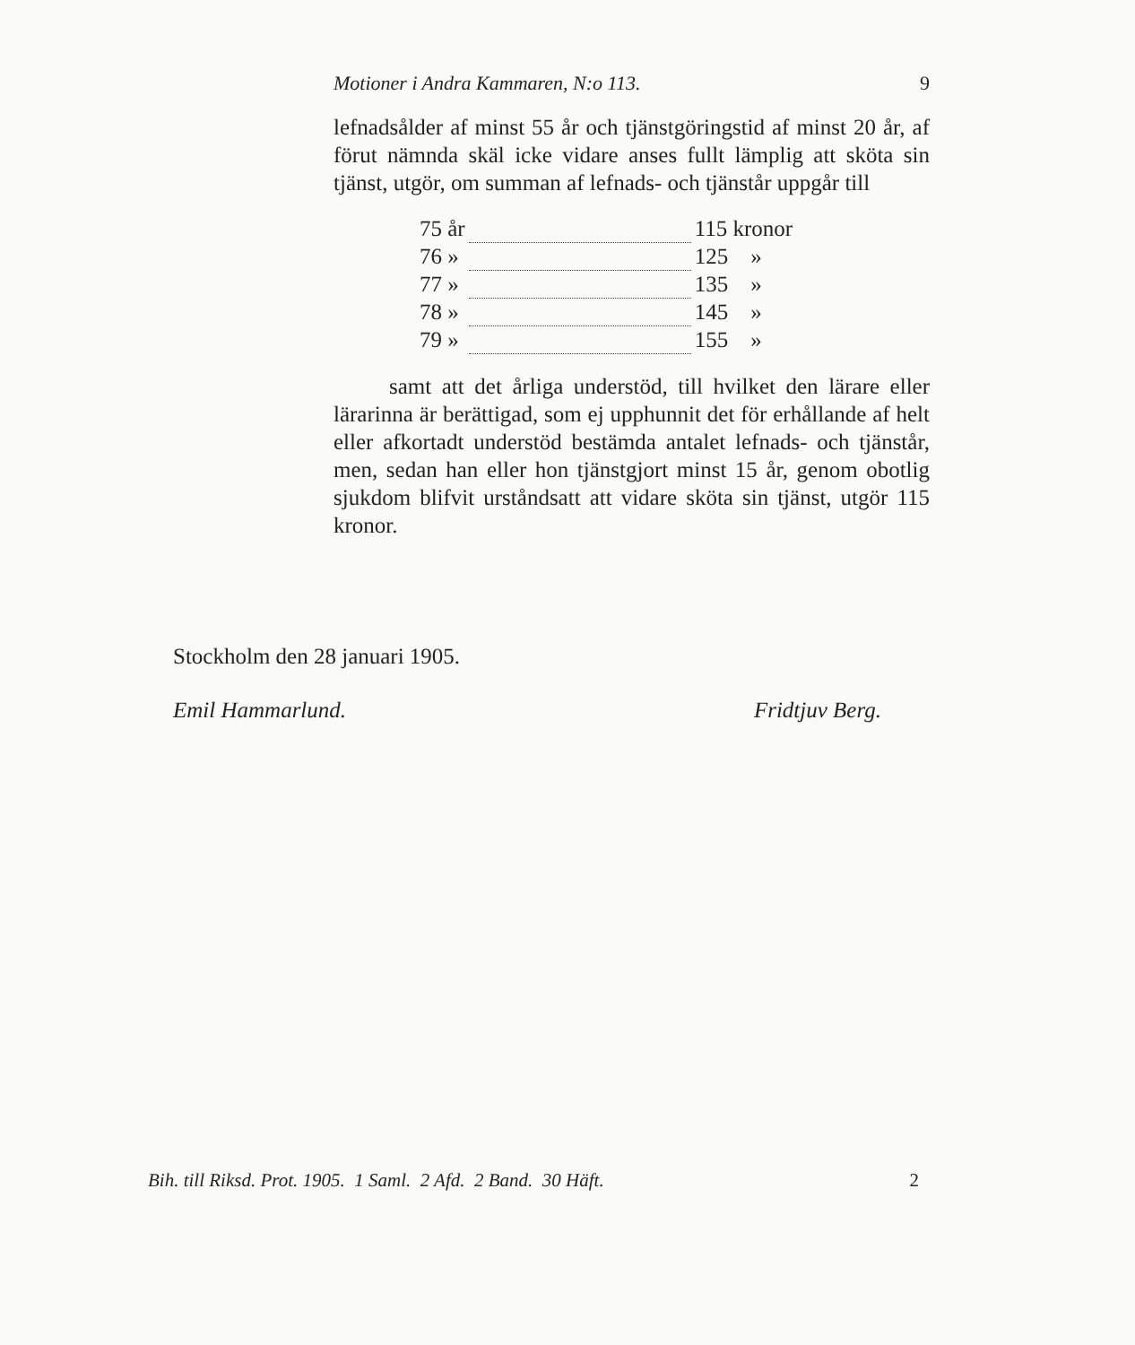Motioner i Andra Kammaren, N:o 113. 9
lefnadsålder af minst 55 år och tjänstgöringstid af minst 20 år, af förut nämnda skäl icke vidare anses fullt lämplig att sköta sin tjänst, utgör, om summan af lefnads- och tjänstår uppgår till
| 75 år | | 115 kronor |
| 76 » | | 125 » |
| 77 » | | 135 » |
| 78 » | | 145 » |
| 79 » | | 155 » |
samt att det årliga understöd, till hvilket den lärare eller lärarinna är berättigad, som ej upphunnit det för erhållande af helt eller afkortadt understöd bestämda antalet lefnads- och tjänstår, men, sedan han eller hon tjänstgjort minst 15 år, genom obotlig sjukdom blifvit urståndsatt att vidare sköta sin tjänst, utgör 115 kronor.
Stockholm den 28 januari 1905.
Emil Hammarlund. Fridtjuv Berg.
Bih. till Riksd. Prot. 1905. 1 Saml. 2 Afd. 2 Band. 30 Häft. 2